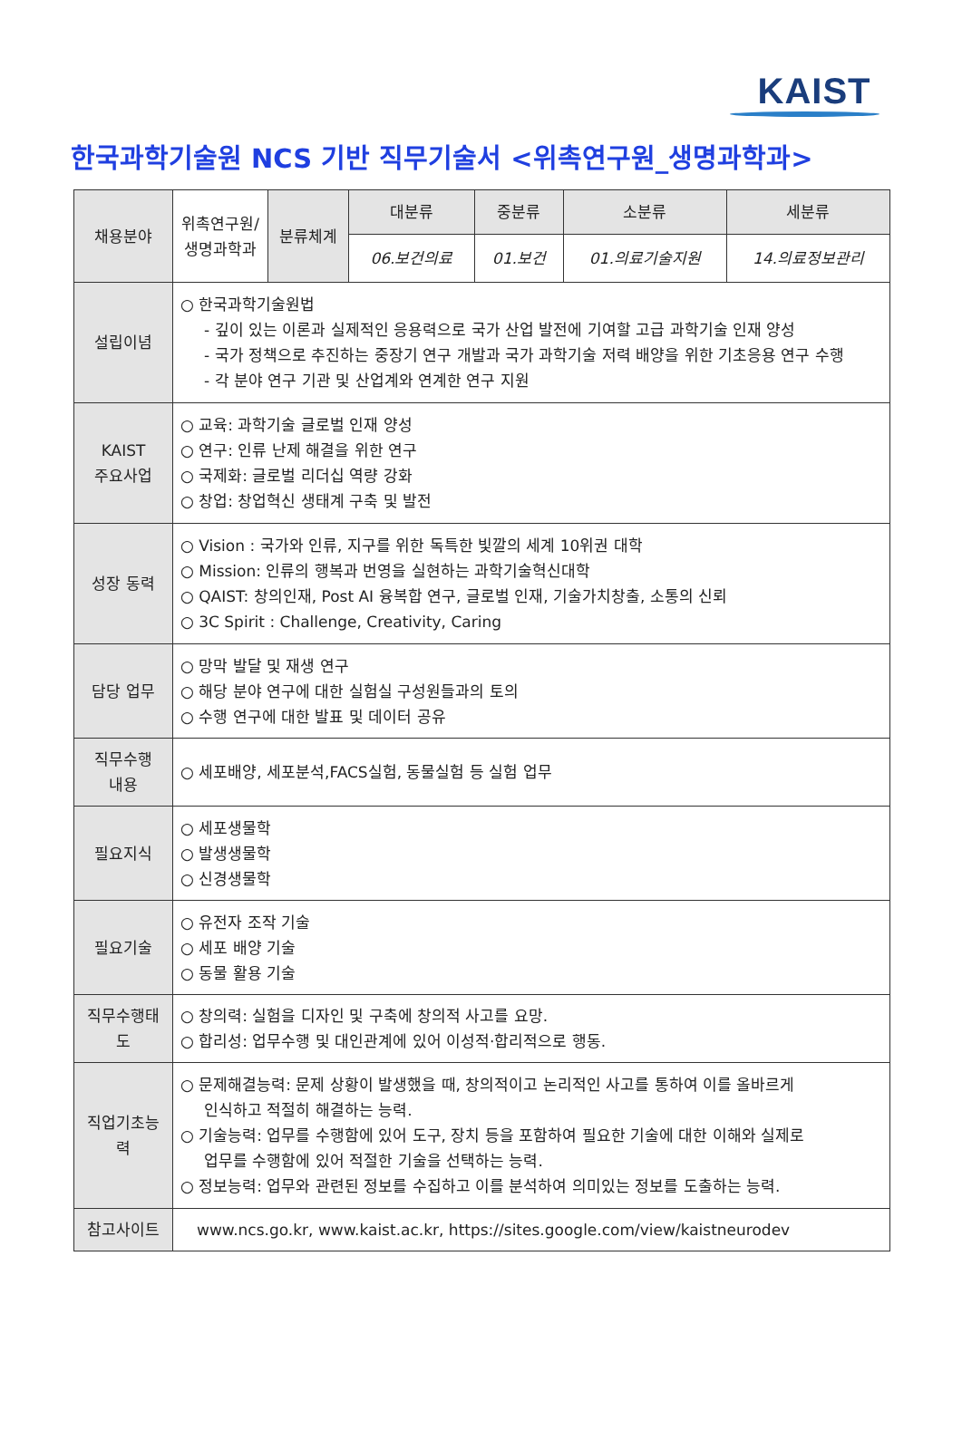KAIST
한국과학기술원 NCS 기반 직무기술서 <위촉연구원_생명과학과>
| 채용분야 | 위촉연구원/ 생명과학과 | 분류체계 | 대분류 | 중분류 | 소분류 | 세분류 |
| | | | 06.보건의료 | 01.보건 | 01.의료기술지원 | 14.의료정보관리 |
| 설립이념 | ○ 한국과학기술원법 - 깊이 있는 이론과 실제적인 응용력으로 국가 산업 발전에 기여할 고급 과학기술 인재 양성 - 국가 정책으로 추진하는 중장기 연구 개발과 국가 과학기술 저력 배양을 위한 기초응용 연구 수행 - 각 분야 연구 기관 및 산업계와 연계한 연구 지원 | | | | | |
| KAIST 주요사업 | ○ 교육: 과학기술 글로벌 인재 양성 ○ 연구: 인류 난제 해결을 위한 연구 ○ 국제화: 글로벌 리더십 역량 강화 ○ 창업: 창업혁신 생태계 구축 및 발전 | | | | | |
| 성장 동력 | ○ Vision : 국가와 인류, 지구를 위한 독특한 빛깔의 세계 10위권 대학 ○ Mission: 인류의 행복과 번영을 실현하는 과학기술혁신대학 ○ QAIST: 창의인재, Post AI 융복합 연구, 글로벌 인재, 기술가치창출, 소통의 신뢰 ○ 3C Spirit : Challenge, Creativity, Caring | | | | | |
| 담당 업무 | ○ 망막 발달 및 재생 연구 ○ 해당 분야 연구에 대한 실험실 구성원들과의 토의 ○ 수행 연구에 대한 발표 및 데이터 공유 | | | | | |
| 직무수행 내용 | ○ 세포배양, 세포분석,FACS실험, 동물실험 등 실험 업무 | | | | | |
| 필요지식 | ○ 세포생물학 ○ 발생생물학 ○ 신경생물학 | | | | | |
| 필요기술 | ○ 유전자 조작 기술 ○ 세포 배양 기술 ○ 동물 활용 기술 | | | | | |
| 직무수행태도 | ○ 창의력: 실험을 디자인 및 구축에 창의적 사고를 요망. ○ 합리성: 업무수행 및 대인관계에 있어 이성적·합리적으로 행동. | | | | | |
| 직업기초능력 | ○ 문제해결능력: 문제 상황이 발생했을 때, 창의적이고 논리적인 사고를 통하여 이를 올바르게 인식하고 적절히 해결하는 능력. ○ 기술능력: 업무를 수행함에 있어 도구, 장치 등을 포함하여 필요한 기술에 대한 이해와 실제로 업무를 수행함에 있어 적절한 기술을 선택하는 능력. ○ 정보능력: 업무와 관련된 정보를 수집하고 이를 분석하여 의미있는 정보를 도출하는 능력. | | | | | |
| 참고사이트 | www.ncs.go.kr, www.kaist.ac.kr, https://sites.google.com/view/kaistneurodev | | | | | |